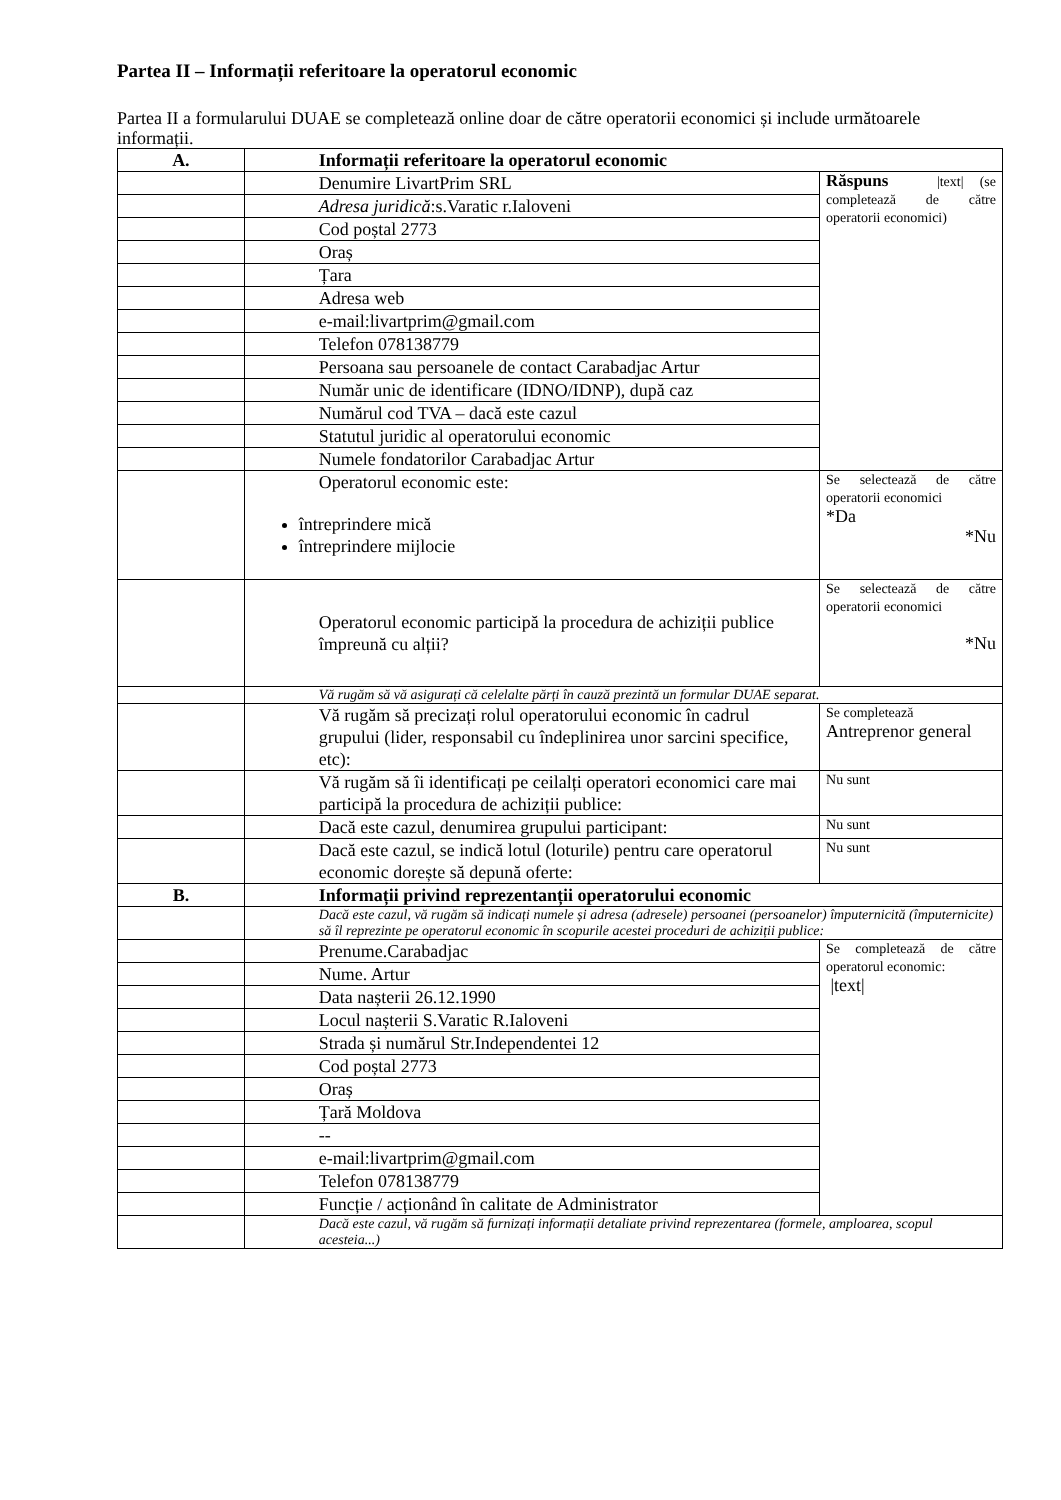Partea II – Informații referitoare la operatorul economic
Partea II a formularului DUAE se completează online doar de către operatorii economici și include următoarele informații.
| A. | Informații referitoare la operatorul economic | |
| | Denumire LivartPrim SRL | Răspuns /text/ (se completează de către operatorii economici) |
| | Adresa juridică :s.Varatic r.Ialoveni | |
| | Cod poștal 2773 | |
| | Oraș | |
| | Țara | |
| | Adresa web | |
| | e-mail:livartprim@gmail.com | |
| | Telefon 078138779 | |
| | Persoana sau persoanele de contact Carabadjac Artur | |
| | Număr unic de identificare (IDNO/IDNP), după caz | |
| | Numărul cod TVA – dacă este cazul | |
| | Statutul juridic al operatorului economic | |
| | Numele fondatorilor Carabadjac Artur | |
| | Operatorul economic este: întreprindere mică întreprindere mijlocie | Se selectează de către operatorii economici *Da *Nu |
| | Operatorul economic participă la procedura de achiziții publice împreună cu alții? | Se selectează de către operatorii economici *Nu |
| | Vă rugăm să vă asigurați că celelalte părți în cauză prezintă un formular DUAE separat. | |
| | Vă rugăm să precizați rolul operatorului economic în cadrul grupului (lider, responsabil cu îndeplinirea unor sarcini specifice, etc): | Se completează Antreprenor general |
| | Vă rugăm să îi identificați pe ceilalți operatori economici care mai participă la procedura de achiziții publice: | Nu sunt |
| | Dacă este cazul, denumirea grupului participant: | Nu sunt |
| | Dacă este cazul, se indică lotul (loturile) pentru care operatorul economic dorește să depună oferte: | Nu sunt |
| B. | Informații privind reprezentanții operatorului economic | |
| | Dacă este cazul, vă rugăm să indicați numele și adresa (adresele) persoanei (persoanelor) împuternicită (împuternicite) să îl reprezinte pe operatorul economic în scopurile acestei proceduri de achiziții publice: | |
| | Prenume.Carabadjac | Se completează de către operatorul economic: /text/ |
| | Nume. Artur | |
| | Data nașterii 26.12.1990 | |
| | Locul nașterii S.Varatic R.Ialoveni | |
| | Strada și numărul Str.Independentei 12 | |
| | Cod poștal 2773 | |
| | Oraș | |
| | Țară Moldova | |
| | -- | |
| | e-mail:livartprim@gmail.com | |
| | Telefon 078138779 | |
| | Funcție / acționând în calitate de Administrator | |
| | Dacă este cazul, vă rugăm să furnizați informații detaliate privind reprezentarea (formele, amploarea, scopul acesteia...) | |